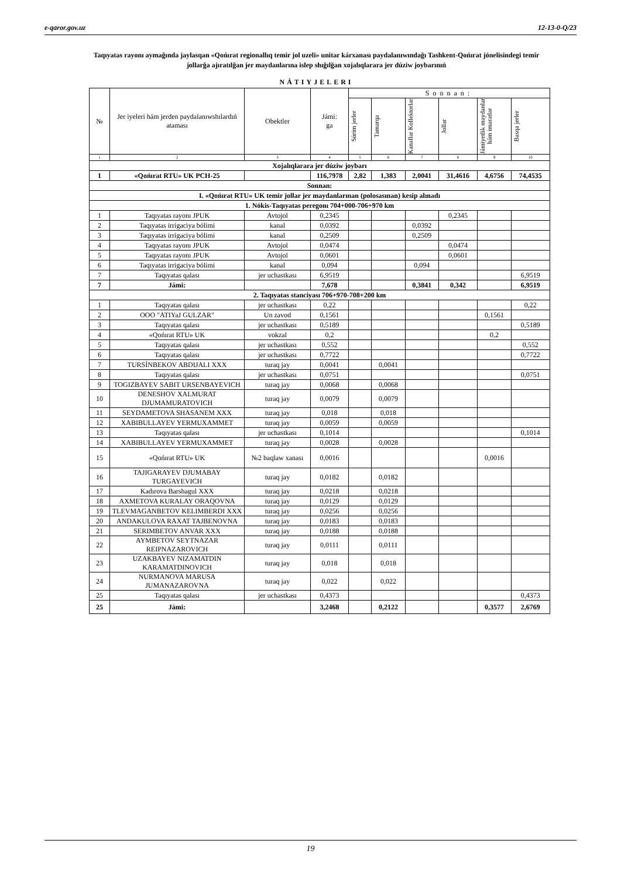e-qaror.gov.uz 12-13-0-Q/23
Taqıyatas rayonı aymağında jaylasqan «Qońırat regionallıq temir jol uzeli» unitar kárxanası paydalanıwındağı Tashkent-Qońırat jónelisindegi temir jollarğa ajıratılğan jer maydanlarına islep shığılğan xojalıqlarara jer dúziw joybarınıń
NÁTIYJELERI
| № | Jer iyeleri hám jerden paydalanıwshılardıń ataması | Obektler | Jámi: ga | Sonnan: | | | | | |
| --- | --- | --- | --- | --- | --- | --- | --- | --- | --- |
| | | | | Súrim jerler | Tamarqa | Kanallar Kollektorlar | Jollar | Jámiyetlik maydanlar hám imaratlar | Basqa jerler |
| 1 | 2 | 3 | 4 | 5 | 6 | 7 | 8 | 9 | 10 |
| Xojalıqlarara jer dúziw joybarı | | | | | | | | | |
| 1 | «Qońırat RTU» UK PCH-25 | | 116,7978 | 2,82 | 1,383 | 2,0041 | 31,4616 | 4,6756 | 74,4535 |
| Sonnan: | | | | | | | | | |
| I. «Qońırat RTU» UK temir jollar jer maydanlarınan (polosasınan) kesip alınadı | | | | | | | | | |
| 1. Nókis-Taqıyatas peregonı 704+000-706+970 km | | | | | | | | | |
| 1 | Taqıyatas rayonı JPUK | Avtojol | 0,2345 | | | | 0,2345 | | |
| 2 | Taqıyatas irrigaciya bólimi | kanal | 0,0392 | | | 0,0392 | | | |
| 3 | Taqıyatas irrigaciya bólimi | kanal | 0,2509 | | | 0,2509 | | | |
| 4 | Taqıyatas rayonı JPUK | Avtojol | 0,0474 | | | | 0,0474 | | |
| 5 | Taqıyatas rayonı JPUK | Avtojol | 0,0601 | | | | 0,0601 | | |
| 6 | Taqıyatas irrigaciya bólimi | kanal | 0,094 | | | 0,094 | | | |
| 7 | Taqıyatas qalası | jer uchastkası | 6,9519 | | | | | | 6,9519 |
| 7 | Jámi: | | 7,678 | | | 0,3841 | 0,342 | | 6,9519 |
| 2. Taqıyatas stanciyası 706+970-708+200 km | | | | | | | | | |
| 1 | Taqıyatas qalası | jer uchastkası | 0,22 | | | | | | 0,22 |
| 2 | OOO "ATIYaJ GULZAR" | Un zavod | 0,1561 | | | | | 0,1561 | |
| 3 | Taqıyatas qalası | jer uchastkası | 0,5189 | | | | | | 0,5189 |
| 4 | «Qońırat RTU» UK | vokzal | 0,2 | | | | | 0,2 | |
| 5 | Taqıyatas qalası | jer uchastkası | 0,552 | | | | | | 0,552 |
| 6 | Taqıyatas qalası | jer uchastkası | 0,7722 | | | | | | 0,7722 |
| 7 | TURSÍNBEKOV ABDIJALI XXX | turaq jay | 0,0041 | | 0,0041 | | | | |
| 8 | Taqıyatas qalası | jer uchastkası | 0,0751 | | | | | | 0,0751 |
| 9 | TOGIZBAYEV SABIT URSENBAYEVICH | turaq jay | 0,0068 | | 0,0068 | | | | |
| 10 | DENESHOV XALMURAT DJUMAMURATOVICH | turaq jay | 0,0079 | | 0,0079 | | | | |
| 11 | SEYDAMETOVA SHASANEM XXX | turaq jay | 0,018 | | 0,018 | | | | |
| 12 | XABIBULLAYEV YERMUXAMMET | turaq jay | 0,0059 | | 0,0059 | | | | |
| 13 | Taqıyatas qalası | jer uchastkası | 0,1014 | | | | | | 0,1014 |
| 14 | XABIBULLAYEV YERMUXAMMET | turaq jay | 0,0028 | | 0,0028 | | | | |
| 15 | «Qońırat RTU» UK | №2 baqlaw xanası | 0,0016 | | | | | 0,0016 | |
| 16 | TAJIGARAYEV DJUMABAY TURGAYEVICH | turaq jay | 0,0182 | | 0,0182 | | | | |
| 17 | Kadırova Barshagul XXX | turaq jay | 0,0218 | | 0,0218 | | | | |
| 18 | AXMETOVA KURALAY ORAQOVNA | turaq jay | 0,0129 | | 0,0129 | | | | |
| 19 | TLEVMAGANBETOV KELIMBERDI XXX | turaq jay | 0,0256 | | 0,0256 | | | | |
| 20 | ANDAKULOVA RAXAT TAJBENOVNA | turaq jay | 0,0183 | | 0,0183 | | | | |
| 21 | SERIMBETOV ANVAR XXX | turaq jay | 0,0188 | | 0,0188 | | | | |
| 22 | AYMBETOV SEYTNAZAR REIPNAZAROVICH | turaq jay | 0,0111 | | 0,0111 | | | | |
| 23 | UZAKBAYEV NIZAMATDIN KARAMATDINOVICH | turaq jay | 0,018 | | 0,018 | | | | |
| 24 | NURMANOVA MARUSA JUMANAZAROVNA | turaq jay | 0,022 | | 0,022 | | | | |
| 25 | Taqıyatas qalası | jer uchastkası | 0,4373 | | | | | | 0,4373 |
| 25 | Jámi: | | 3,2468 | | 0,2122 | | | 0,3577 | 2,6769 |
19